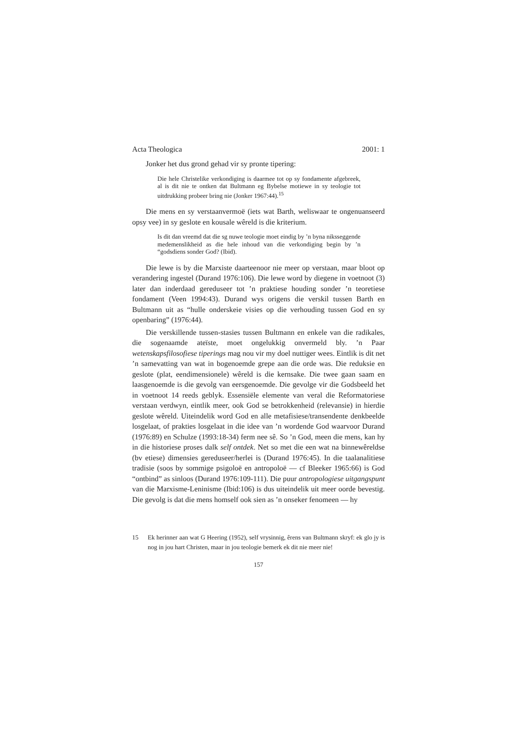Acta Theologica 2001: 1
Jonker het dus grond gehad vir sy pronte tipering:
Die hele Christelike verkondiging is daarmee tot op sy fondamente afgebreek, al is dit nie te ontken dat Bultmann eg Bybelse motiewe in sy teologie tot uitdrukking probeer bring nie (Jonker 1967:44).<sup>15</sup>
Die mens en sy verstaanvermoë (iets wat Barth, weliswaar te ongenuanseerd opsy vee) in sy geslote en kousale wêreld is die kriterium.
Is dit dan vreemd dat die sg nuwe teologie moet eindig by ’n byna niksseggende medemenslikheid as die hele inhoud van die verkondiging begin by ’n “godsdiens sonder God? (Ibid).
Die lewe is by die Marxiste daarteenoor nie meer op verstaan, maar bloot op verandering ingestel (Durand 1976:106). Die lewe word by diegene in voetnoot (3) later dan inderdaad gereduseer tot ’n praktiese houding sonder ’n teoretiese fondament (Veen 1994:43). Durand wys origens die verskil tussen Barth en Bultmann uit as “hulle onderskeie visies op die verhouding tussen God en sy openbaring” (1976:44).
Die verskillende tussen-stasies tussen Bultmann en enkele van die radikales, die sogenaamde ateïste, moet ongelukkig onvermeld bly. ’n Paar wetenskapsfilosofiese tiperings mag nou vir my doel nuttiger wees. Eintlik is dit net ’n samevatting van wat in bogenoemde grepe aan die orde was. Die reduksie en geslote (plat, eendimensionele) wêreld is die kernsake. Die twee gaan saam en laasgenoemde is die gevolg van eersgenoemde. Die gevolge vir die Godsbeeld het in voetnoot 14 reeds geblyk. Essensiële elemente van veral die Reformatoriese verstaan verdwyn, eintlik meer, ook God se betrokkenheid (relevansie) in hierdie geslote wêreld. Uiteindelik word God en alle metafisiese/transendente denkbeelde losgelaat, of prakties losgelaat in die idee van ’n wordende God waarvoor Durand (1976:89) en Schulze (1993:18-34) ferm nee sê. So ’n God, meen die mens, kan hy in die historiese proses dalk self ontdek. Net so met die een wat na binnewêreldse (bv etiese) dimensies gereduseer/herlei is (Durand 1976:45). In die taalanalitiese tradisie (soos by sommige psigoloë en antropoloë — cf Bleeker 1965:66) is God “ontbind” as sinloos (Durand 1976:109-111). Die puur antropologiese uitgangspunt van die Marxisme-Leninisme (Ibid:106) is dus uiteindelik uit meer oorde bevestig. Die gevolg is dat die mens homself ook sien as ’n onseker fenomeen — hy
15 Ek herinner aan wat G Heering (1952), self vrysinnig, êrens van Bultmann skryf: ek glo jy is nog in jou hart Christen, maar in jou teologie bemerk ek dit nie meer nie!
157